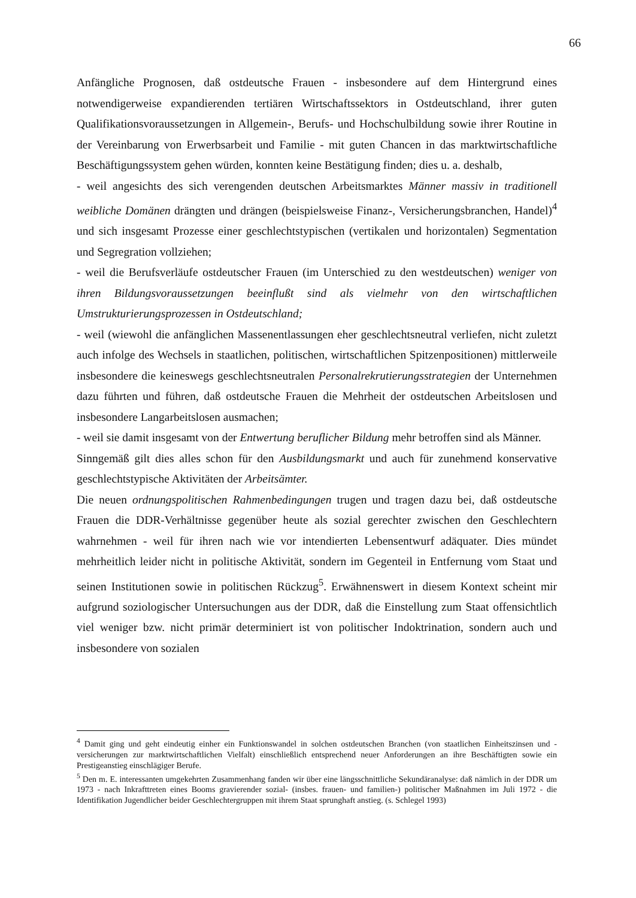66
Anfängliche Prognosen, daß ostdeutsche Frauen - insbesondere auf dem Hintergrund eines notwendigerweise expandierenden tertiären Wirtschaftssektors in Ostdeutschland, ihrer guten Qualifikationsvoraussetzungen in Allgemein-, Berufs- und Hochschulbildung sowie ihrer Routine in der Vereinbarung von Erwerbsarbeit und Familie - mit guten Chancen in das marktwirtschaftliche Beschäftigungssystem gehen würden, konnten keine Bestätigung finden; dies u. a. deshalb,
- weil angesichts des sich verengenden deutschen Arbeitsmarktes Männer massiv in traditionell weibliche Domänen drängten und drängen (beispielsweise Finanz-, Versicherungsbranchen, Handel)<sup>4</sup> und sich insgesamt Prozesse einer geschlechtstypischen (vertikalen und horizontalen) Segmentation und Segregration vollziehen;
- weil die Berufsverläufe ostdeutscher Frauen (im Unterschied zu den westdeutschen) weniger von ihren Bildungsvoraussetzungen beeinflußt sind als vielmehr von den wirtschaftlichen Umstrukturierungsprozessen in Ostdeutschland;
- weil (wiewohl die anfänglichen Massenentlassungen eher geschlechtsneutral verliefen, nicht zuletzt auch infolge des Wechsels in staatlichen, politischen, wirtschaftlichen Spitzenpositionen) mittlerweile insbesondere die keineswegs geschlechtsneutralen Personalrekrutierungsstrategien der Unternehmen dazu führten und führen, daß ostdeutsche Frauen die Mehrheit der ostdeutschen Arbeitslosen und insbesondere Langarbeitslosen ausmachen;
- weil sie damit insgesamt von der Entwertung beruflicher Bildung mehr betroffen sind als Männer.
Sinngemäß gilt dies alles schon für den Ausbildungsmarkt und auch für zunehmend konservative geschlechtstypische Aktivitäten der Arbeitsämter.
Die neuen ordnungspolitischen Rahmenbedingungen trugen und tragen dazu bei, daß ostdeutsche Frauen die DDR-Verhältnisse gegenüber heute als sozial gerechter zwischen den Geschlechtern wahrnehmen - weil für ihren nach wie vor intendierten Lebensentwurf adäquater. Dies mündet mehrheitlich leider nicht in politische Aktivität, sondern im Gegenteil in Entfernung vom Staat und seinen Institutionen sowie in politischen Rückzug<sup>5</sup>. Erwähnenswert in diesem Kontext scheint mir aufgrund soziologischer Untersuchungen aus der DDR, daß die Einstellung zum Staat offensichtlich viel weniger bzw. nicht primär determiniert ist von politischer Indoktrination, sondern auch und insbesondere von sozialen
<sup>4</sup> Damit ging und geht eindeutig einher ein Funktionswandel in solchen ostdeutschen Branchen (von staatlichen Einheitszinsen und -versicherungen zur marktwirtschaftlichen Vielfalt) einschließlich entsprechend neuer Anforderungen an ihre Beschäftigten sowie ein Prestigeanstieg einschlägiger Berufe.
<sup>5</sup> Den m. E. interessanten umgekehrten Zusammenhang fanden wir über eine längsschnittliche Sekundäranalyse: daß nämlich in der DDR um 1973 - nach Inkrafttreten eines Booms gravierender sozial- (insbes. frauen- und familien-) politischer Maßnahmen im Juli 1972 - die Identifikation Jugendlicher beider Geschlechtergruppen mit ihrem Staat sprunghaft anstieg. (s. Schlegel 1993)